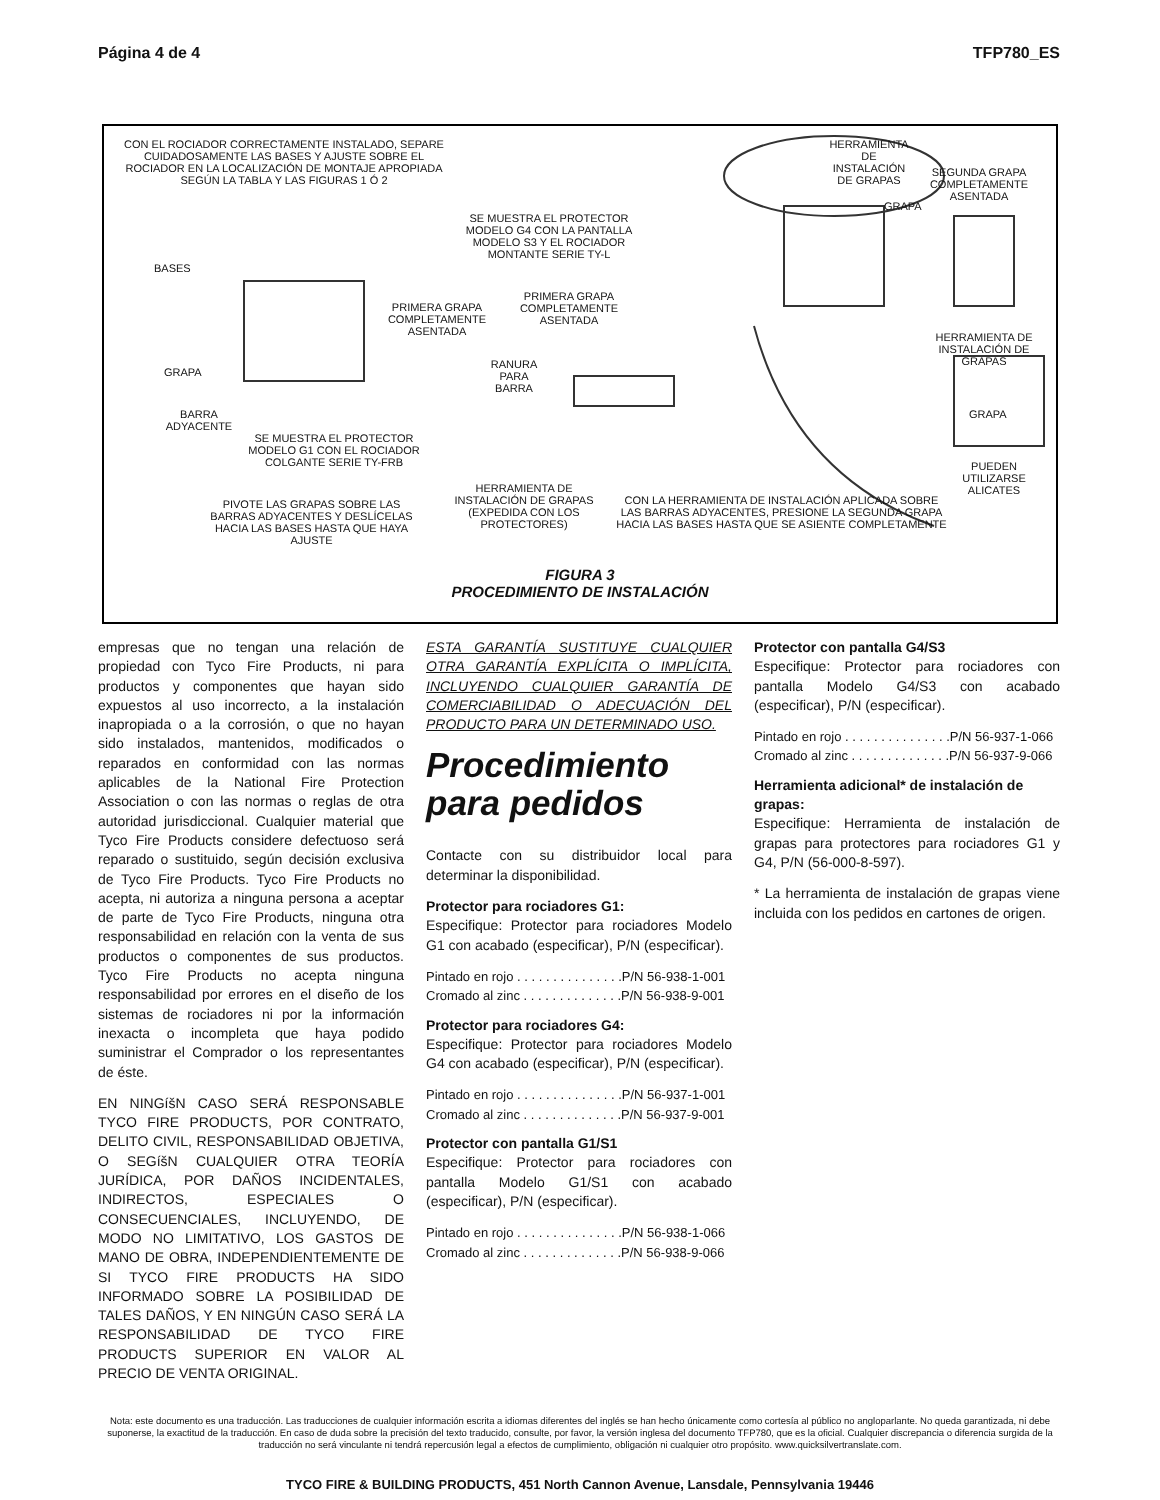Página 4 de 4 TFP780_ES
CON EL ROCIADOR CORRECTAMENTE INSTALADO, SEPARE CUIDADOSAMENTE LAS BASES Y AJUSTE SOBRE EL ROCIADOR EN LA LOCALIZACIÓN DE MONTAJE APROPIADA SEGÚN LA TABLA Y LAS FIGURAS 1 Ó 2
HERRAMIENTA DE INSTALACIÓN DE GRAPAS
SEGUNDA GRAPA COMPLETAMENTE ASENTADA
GRAPA
SE MUESTRA EL PROTECTOR MODELO G4 CON LA PANTALLA MODELO S3 Y EL ROCIADOR MONTANTE SERIE TY-L
BASES
PRIMERA GRAPA COMPLETAMENTE ASENTADA
PRIMERA GRAPA COMPLETAMENTE ASENTADA
HERRAMIENTA DE INSTALACIÓN DE GRAPAS
RANURA PARA BARRA
GRAPA
BARRA ADYACENTE
GRAPA
SE MUESTRA EL PROTECTOR MODELO G1 CON EL ROCIADOR COLGANTE SERIE TY-FRB
PUEDEN UTILIZARSE ALICATES
HERRAMIENTA DE INSTALACIÓN DE GRAPAS (EXPEDIDA CON LOS PROTECTORES)
CON LA HERRAMIENTA DE INSTALACIÓN APLICADA SOBRE LAS BARRAS ADYACENTES, PRESIONE LA SEGUNDA GRAPA HACIA LAS BASES HASTA QUE SE ASIENTE COMPLETAMENTE
PIVOTE LAS GRAPAS SOBRE LAS BARRAS ADYACENTES Y DESLÍCELAS HACIA LAS BASES HASTA QUE HAYA AJUSTE
FIGURA 3
PROCEDIMIENTO DE INSTALACIÓN
empresas que no tengan una relación de propiedad con Tyco Fire Products, ni para productos y componentes que hayan sido expuestos al uso incorrecto, a la instalación inapropiada o a la corrosión, o que no hayan sido instalados, mantenidos, modificados o reparados en conformidad con las normas aplicables de la National Fire Protection Association o con las normas o reglas de otra autoridad jurisdiccional. Cualquier material que Tyco Fire Products considere defectuoso será reparado o sustituido, según decisión exclusiva de Tyco Fire Products. Tyco Fire Products no acepta, ni autoriza a ninguna persona a aceptar de parte de Tyco Fire Products, ninguna otra responsabilidad en relación con la venta de sus productos o componentes de sus productos. Tyco Fire Products no acepta ninguna responsabilidad por errores en el diseño de los sistemas de rociadores ni por la información inexacta o incompleta que haya podido suministrar el Comprador o los representantes de éste.
EN NINGíšN CASO SERÁ RESPONSABLE TYCO FIRE PRODUCTS, POR CONTRATO, DELITO CIVIL, RESPONSABILIDAD OBJETIVA, O SEGíšN CUALQUIER OTRA TEORÍA JURÍDICA, POR DAÑOS INCIDENTALES, INDIRECTOS, ESPECIALES O CONSECUENCIALES, INCLUYENDO, DE MODO NO LIMITATIVO, LOS GASTOS DE MANO DE OBRA, INDEPENDIENTEMENTE DE SI TYCO FIRE PRODUCTS HA SIDO INFORMADO SOBRE LA POSIBILIDAD DE TALES DAÑOS, Y EN NINGÚN CASO SERÁ LA RESPONSABILIDAD DE TYCO FIRE PRODUCTS SUPERIOR EN VALOR AL PRECIO DE VENTA ORIGINAL.
ESTA GARANTÍA SUSTITUYE CUALQUIER OTRA GARANTÍA EXPLÍCITA O IMPLÍCITA, INCLUYENDO CUALQUIER GARANTÍA DE COMERCIABILIDAD O ADECUACIÓN DEL PRODUCTO PARA UN DETERMINADO USO.
Procedimiento para pedidos
Contacte con su distribuidor local para determinar la disponibilidad.
Protector para rociadores G1:
Especifique: Protector para rociadores Modelo G1 con acabado (especificar), P/N (especificar).
Pintado en rojo . . . . . . . . . . . . . . .P/N 56-938-1-001
Cromado al zinc . . . . . . . . . . . . . .P/N 56-938-9-001
Protector para rociadores G4:
Especifique: Protector para rociadores Modelo G4 con acabado (especificar), P/N (especificar).
Pintado en rojo . . . . . . . . . . . . . . .P/N 56-937-1-001
Cromado al zinc . . . . . . . . . . . . . .P/N 56-937-9-001
Protector con pantalla G1/S1
Especifique: Protector para rociadores con pantalla Modelo G1/S1 con acabado (especificar), P/N (especificar).
Pintado en rojo . . . . . . . . . . . . . . .P/N 56-938-1-066
Cromado al zinc . . . . . . . . . . . . . .P/N 56-938-9-066
Protector con pantalla G4/S3
Especifique: Protector para rociadores con pantalla Modelo G4/S3 con acabado (especificar), P/N (especificar).
Pintado en rojo . . . . . . . . . . . . . . .P/N 56-937-1-066
Cromado al zinc . . . . . . . . . . . . . .P/N 56-937-9-066
Herramienta adicional* de instalación de grapas:
Especifique: Herramienta de instalación de grapas para protectores para rociadores G1 y G4, P/N (56-000-8-597).
* La herramienta de instalación de grapas viene incluida con los pedidos en cartones de origen.
Nota: este documento es una traducción. Las traducciones de cualquier información escrita a idiomas diferentes del inglés se han hecho únicamente como cortesía al público no angloparlante. No queda garantizada, ni debe suponerse, la exactitud de la traducción. En caso de duda sobre la precisión del texto traducido, consulte, por favor, la versión inglesa del documento TFP780, que es la oficial. Cualquier discrepancia o diferencia surgida de la traducción no será vinculante ni tendrá repercusión legal a efectos de cumplimiento, obligación ni cualquier otro propósito. www.quicksilvertranslate.com.
TYCO FIRE & BUILDING PRODUCTS, 451 North Cannon Avenue, Lansdale, Pennsylvania 19446